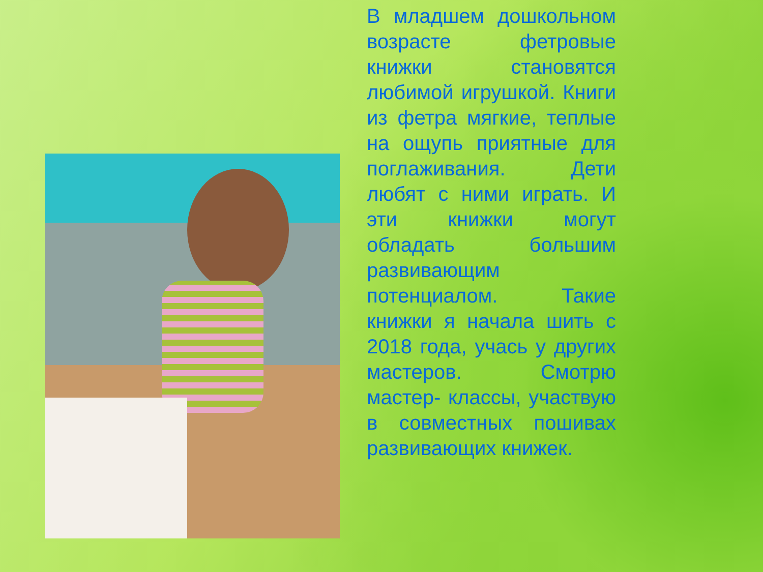В младшем дошкольном возрасте фетровые книжки становятся любимой игрушкой. Книги из фетра мягкие, теплые на ощупь приятные для поглаживания. Дети любят с ними играть. И эти книжки могут обладать большим развивающим потенциалом. Такие книжки я начала шить с 2018 года, учась у других мастеров. Смотрю мастер- классы, участвую в совместных пошивах развивающих книжек.